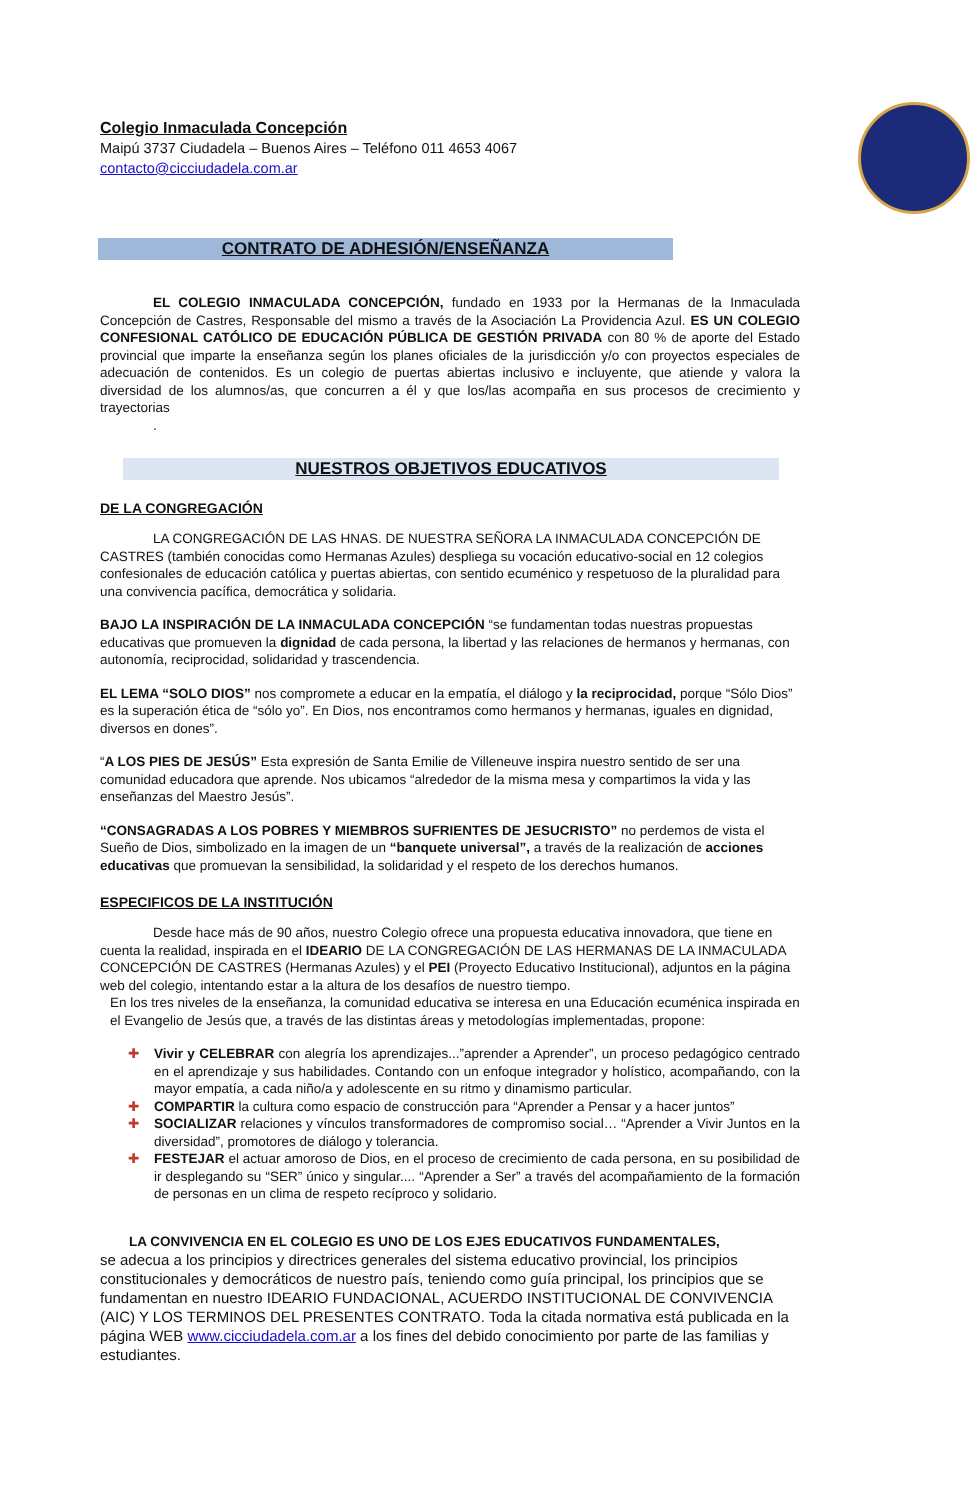Colegio Inmaculada Concepción
Maipú 3737 Ciudadela – Buenos Aires – Teléfono 011 4653 4067
contacto@cicciudadela.com.ar
CONTRATO DE ADHESIÓN/ENSEÑANZA
EL COLEGIO INMACULADA CONCEPCIÓN, fundado en 1933 por la Hermanas de la Inmaculada Concepción de Castres, Responsable del mismo a través de la Asociación La Providencia Azul. ES UN COLEGIO CONFESIONAL CATÓLICO DE EDUCACIÓN PÚBLICA DE GESTIÓN PRIVADA con 80 % de aporte del Estado provincial que imparte la enseñanza según los planes oficiales de la jurisdicción y/o con proyectos especiales de adecuación de contenidos. Es un colegio de puertas abiertas inclusivo e incluyente, que atiende y valora la diversidad de los alumnos/as, que concurren a él y que los/las acompaña en sus procesos de crecimiento y trayectorias
.
NUESTROS OBJETIVOS EDUCATIVOS
DE LA CONGREGACIÓN
LA CONGREGACIÓN DE LAS HNAS. DE NUESTRA SEÑORA LA INMACULADA CONCEPCIÓN DE CASTRES (también conocidas como Hermanas Azules) despliega su vocación educativo-social en 12 colegios confesionales de educación católica y puertas abiertas, con sentido ecuménico y respetuoso de la pluralidad para una convivencia pacífica, democrática y solidaria.
BAJO LA INSPIRACIÓN DE LA INMACULADA CONCEPCIÓN “se fundamentan todas nuestras propuestas educativas que promueven la dignidad de cada persona, la libertad y las relaciones de hermanos y hermanas, con autonomía, reciprocidad, solidaridad y trascendencia.
EL LEMA “SOLO DIOS” nos compromete a educar en la empatía, el diálogo y la reciprocidad, porque “Sólo Dios” es la superación ética de “sólo yo”. En Dios, nos encontramos como hermanos y hermanas, iguales en dignidad, diversos en dones”.
“A LOS PIES DE JESÚS” Esta expresión de Santa Emilie de Villeneuve inspira nuestro sentido de ser una comunidad educadora que aprende. Nos ubicamos “alrededor de la misma mesa y compartimos la vida y las enseñanzas del Maestro Jesús”.
“CONSAGRADAS A LOS POBRES Y MIEMBROS SUFRIENTES DE JESUCRISTO” no perdemos de vista el Sueño de Dios, simbolizado en la imagen de un “banquete universal”, a través de la realización de acciones educativas que promuevan la sensibilidad, la solidaridad y el respeto de los derechos humanos.
ESPECIFICOS DE LA INSTITUCIÓN
Desde hace más de 90 años, nuestro Colegio ofrece una propuesta educativa innovadora, que tiene en cuenta la realidad, inspirada en el IDEARIO DE LA CONGREGACIÓN DE LAS HERMANAS DE LA INMACULADA CONCEPCIÓN DE CASTRES (Hermanas Azules) y el PEI (Proyecto Educativo Institucional), adjuntos en la página web del colegio, intentando estar a la altura de los desafíos de nuestro tiempo.
En los tres niveles de la enseñanza, la comunidad educativa se interesa en una Educación ecuménica inspirada en el Evangelio de Jesús que, a través de las distintas áreas y metodologías implementadas, propone:
✚ Vivir y CELEBRAR con alegría los aprendizajes...”aprender a Aprender”, un proceso pedagógico centrado en el aprendizaje y sus habilidades. Contando con un enfoque integrador y holístico, acompañando, con la mayor empatía, a cada niño/a y adolescente en su ritmo y dinamismo particular.
✚ COMPARTIR la cultura como espacio de construcción para “Aprender a Pensar y a hacer juntos”
✚ SOCIALIZAR relaciones y vínculos transformadores de compromiso social… “Aprender a Vivir Juntos en la diversidad”, promotores de diálogo y tolerancia.
✚ FESTEJAR el actuar amoroso de Dios, en el proceso de crecimiento de cada persona, en su posibilidad de ir desplegando su “SER” único y singular.... “Aprender a Ser” a través del acompañamiento de la formación de personas en un clima de respeto recíproco y solidario.
LA CONVIVENCIA EN EL COLEGIO ES UNO DE LOS EJES EDUCATIVOS FUNDAMENTALES,
se adecua a los principios y directrices generales del sistema educativo provincial, los principios constitucionales y democráticos de nuestro país, teniendo como guía principal, los principios que se fundamentan en nuestro IDEARIO FUNDACIONAL, ACUERDO INSTITUCIONAL DE CONVIVENCIA (AIC) Y LOS TERMINOS DEL PRESENTES CONTRATO. Toda la citada normativa está publicada en la página WEB www.cicciudadela.com.ar a los fines del debido conocimiento por parte de las familias y estudiantes.